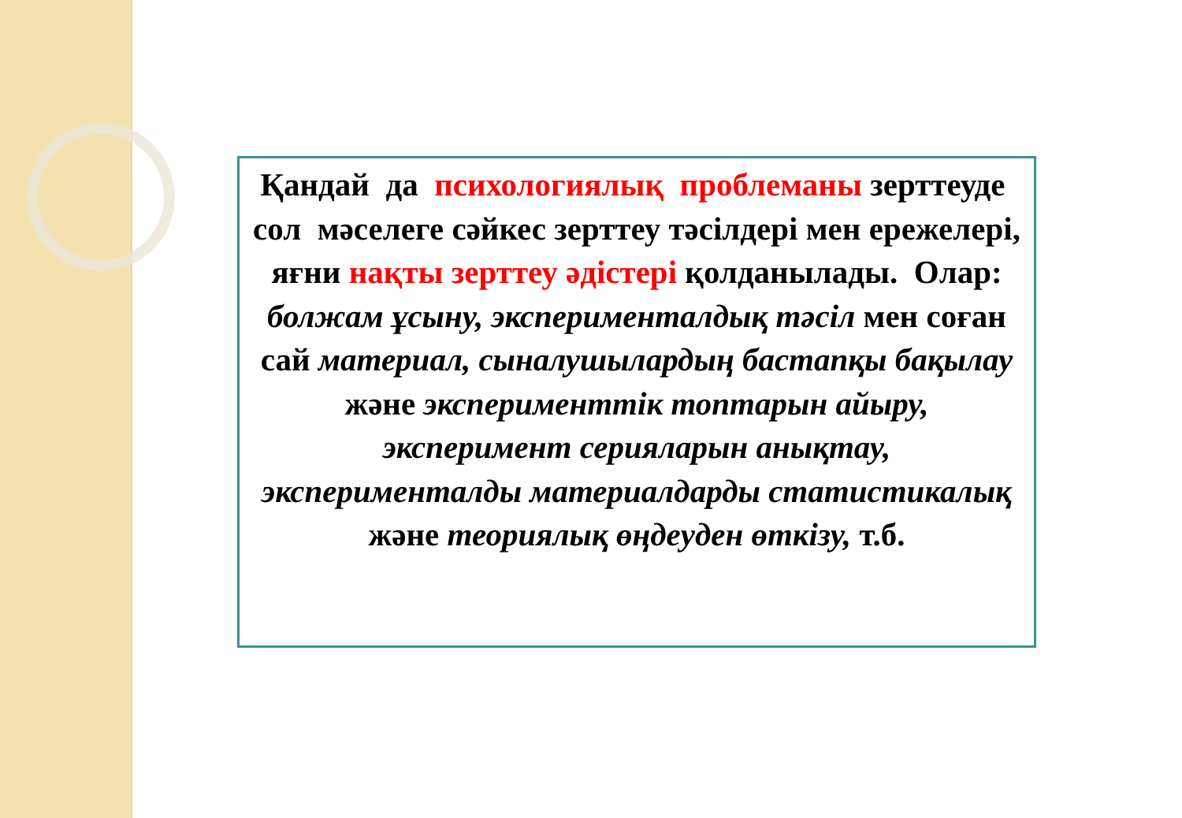Қандай да психологиялық проблеманы зерттеуде сол мәселеге сәйкес зерттеу тәсілдері мен ережелері, яғни нақты зерттеу әдістері қолданылады. Олар: болжам ұсыну, экспериментaлдық тәсіл мен соған сай материал, сыналушылардың бастапқы бақылау және эксперименттік топтарын айыру, эксперимент серияларын анықтау, эксперименталды материалдарды статистикалық және теориялық өңдеуден өткізу, т.б.